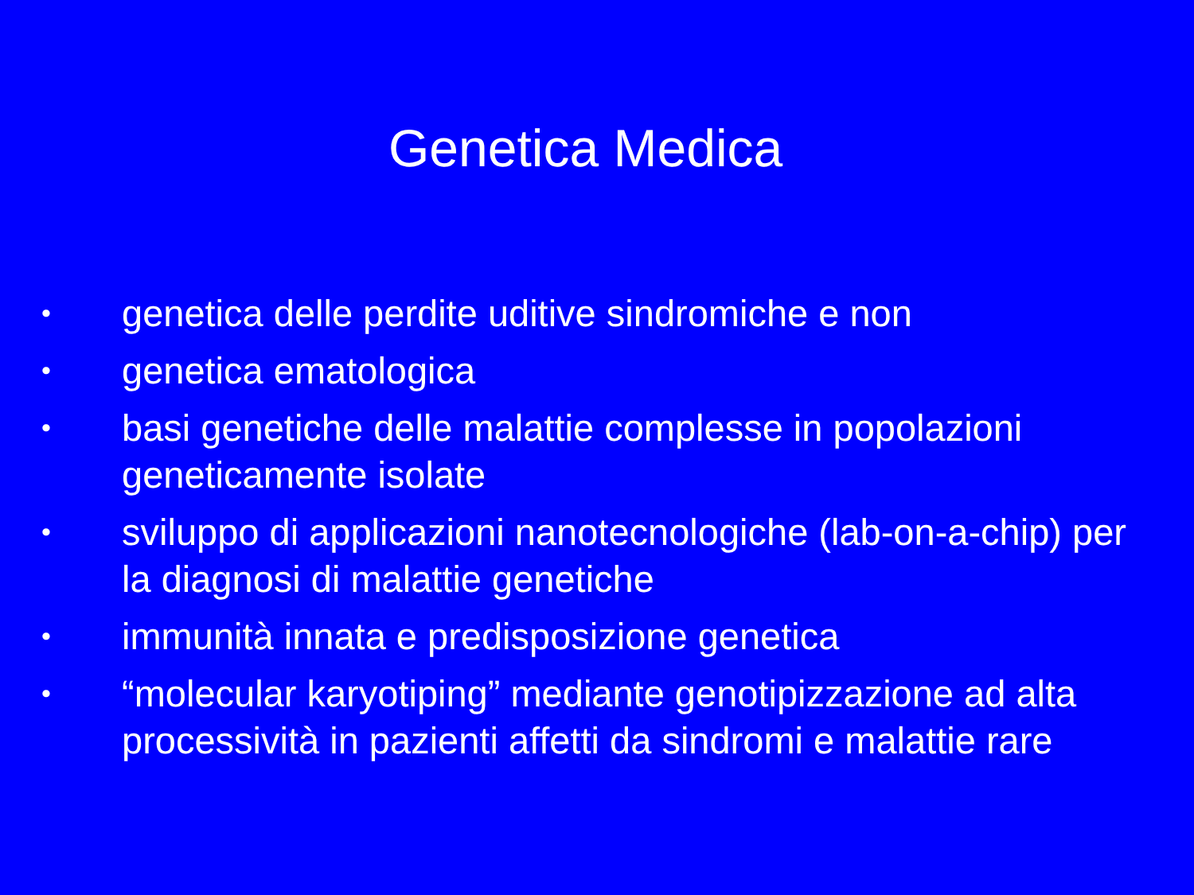Genetica Medica
• genetica delle perdite uditive sindromiche e non
• genetica ematologica
• basi genetiche delle malattie complesse in popolazioni geneticamente isolate
• sviluppo di applicazioni nanotecnologiche (lab-on-a-chip) per la diagnosi di malattie genetiche
• immunità innata e predisposizione genetica
• “molecular karyotiping” mediante genotipizzazione ad alta processività in pazienti affetti da sindromi e malattie rare